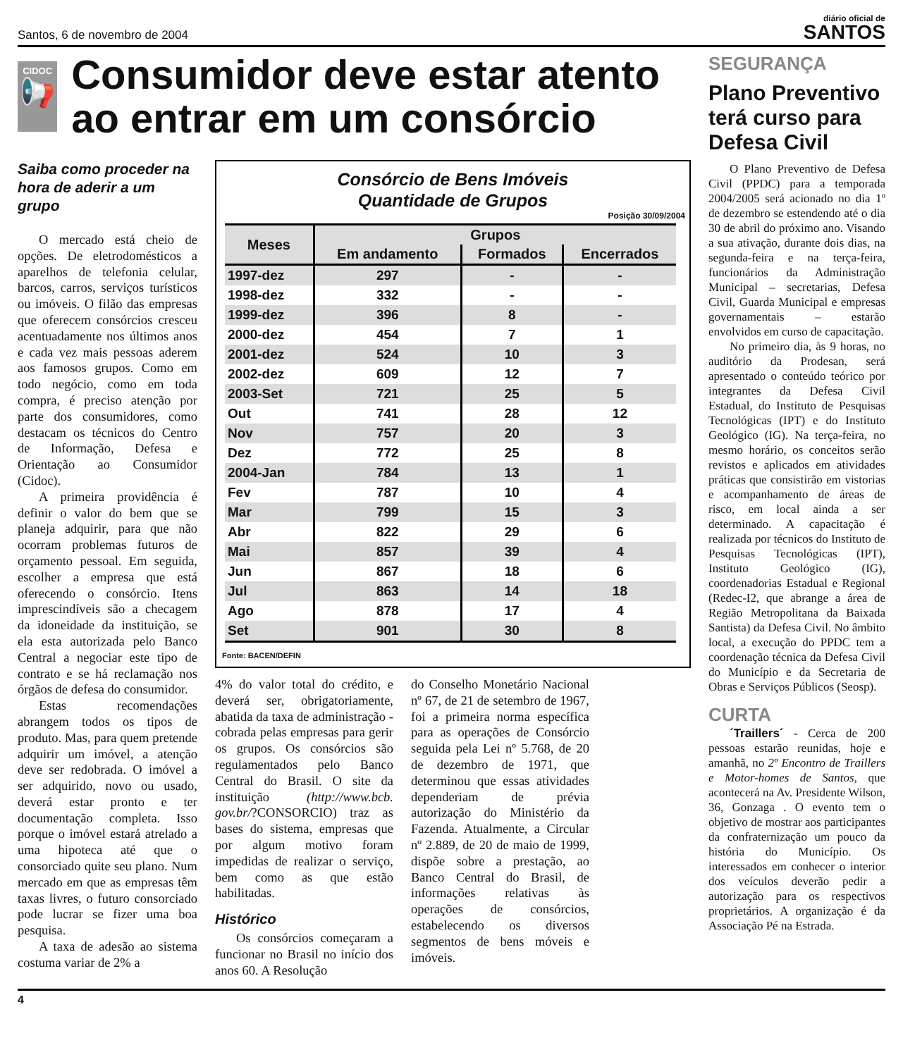Santos, 6 de novembro de 2004
diário oficial de
SANTOS
CIDOC
📢
Consumidor deve estar atento ao entrar em um consórcio
Saiba como proceder na hora de aderir a um grupo
O mercado está cheio de opções. De eletrodomésticos a aparelhos de telefonia celular, barcos, carros, serviços turísticos ou imóveis. O filão das empresas que oferecem consórcios cresceu acentuadamente nos últimos anos e cada vez mais pessoas aderem aos famosos grupos. Como em todo negócio, como em toda compra, é preciso atenção por parte dos consumidores, como destacam os técnicos do Centro de Informação, Defesa e Orientação ao Consumidor (Cidoc).
A primeira providência é definir o valor do bem que se planeja adquirir, para que não ocorram problemas futuros de orçamento pessoal. Em seguida, escolher a empresa que está oferecendo o consórcio. Itens imprescindíveis são a checagem da idoneidade da instituição, se ela esta autorizada pelo Banco Central a negociar este tipo de contrato e se há reclamação nos órgãos de defesa do consumidor.
Estas recomendações abrangem todos os tipos de produto. Mas, para quem pretende adquirir um imóvel, a atenção deve ser redobrada. O imóvel a ser adquirido, novo ou usado, deverá estar pronto e ter documentação completa. Isso porque o imóvel estará atrelado a uma hipoteca até que o consorciado quite seu plano. Num mercado em que as empresas têm taxas livres, o futuro consorciado pode lucrar se fizer uma boa pesquisa.
A taxa de adesão ao sistema costuma variar de 2% a
Consórcio de Bens Imóveis
Quantidade de Grupos
Posição 30/09/2004
| Meses | Grupos | | |
| --- | --- | --- | --- |
| | Em andamento | Formados | Encerrados |
| 1997-dez | 297 | - | - |
| 1998-dez | 332 | - | - |
| 1999-dez | 396 | 8 | - |
| 2000-dez | 454 | 7 | 1 |
| 2001-dez | 524 | 10 | 3 |
| 2002-dez | 609 | 12 | 7 |
| 2003-Set | 721 | 25 | 5 |
| Out | 741 | 28 | 12 |
| Nov | 757 | 20 | 3 |
| Dez | 772 | 25 | 8 |
| 2004-Jan | 784 | 13 | 1 |
| Fev | 787 | 10 | 4 |
| Mar | 799 | 15 | 3 |
| Abr | 822 | 29 | 6 |
| Mai | 857 | 39 | 4 |
| Jun | 867 | 18 | 6 |
| Jul | 863 | 14 | 18 |
| Ago | 878 | 17 | 4 |
| Set | 901 | 30 | 8 |
Fonte: BACEN/DEFIN
4% do valor total do crédito, e deverá ser, obrigatoriamente, abatida da taxa de administração - cobrada pelas empresas para gerir os grupos. Os consórcios são regulamentados pelo Banco Central do Brasil. O site da instituição (http://www.bcb. gov.br/?CONSORCIO) traz as bases do sistema, empresas que por algum motivo foram impedidas de realizar o serviço, bem como as que estão habilitadas.
Histórico
Os consórcios começaram a funcionar no Brasil no início dos anos 60. A Resolução
do Conselho Monetário Nacional nº 67, de 21 de setembro de 1967, foi a primeira norma específica para as operações de Consórcio seguida pela Lei nº 5.768, de 20 de dezembro de 1971, que determinou que essas atividades dependeriam de prévia autorização do Ministério da Fazenda. Atualmente, a Circular nº 2.889, de 20 de maio de 1999, dispõe sobre a prestação, ao Banco Central do Brasil, de informações relativas às operações de consórcios, estabelecendo os diversos segmentos de bens móveis e imóveis.
SEGURANÇA
Plano Preventivo terá curso para Defesa Civil
O Plano Preventivo de Defesa Civil (PPDC) para a temporada 2004/2005 será acionado no dia 1º de dezembro se estendendo até o dia 30 de abril do próximo ano. Visando a sua ativação, durante dois dias, na segunda-feira e na terça-feira, funcionários da Administração Municipal – secretarias, Defesa Civil, Guarda Municipal e empresas governamentais – estarão envolvidos em curso de capacitação.
No primeiro dia, às 9 horas, no auditório da Prodesan, será apresentado o conteúdo teórico por integrantes da Defesa Civil Estadual, do Instituto de Pesquisas Tecnológicas (IPT) e do Instituto Geológico (IG). Na terça-feira, no mesmo horário, os conceitos serão revistos e aplicados em atividades práticas que consistirão em vistorias e acompanhamento de áreas de risco, em local ainda a ser determinado. A capacitação é realizada por técnicos do Instituto de Pesquisas Tecnológicas (IPT), Instituto Geológico (IG), coordenadorias Estadual e Regional (Redec-I2, que abrange a área de Região Metropolitana da Baixada Santista) da Defesa Civil. No âmbito local, a execução do PPDC tem a coordenação técnica da Defesa Civil do Município e da Secretaria de Obras e Serviços Públicos (Seosp).
CURTA
´Traillers´ - Cerca de 200 pessoas estarão reunidas, hoje e amanhã, no 2º Encontro de Traillers e Motor-homes de Santos, que acontecerá na Av. Presidente Wilson, 36, Gonzaga . O evento tem o objetivo de mostrar aos participantes da confraternização um pouco da história do Município. Os interessados em conhecer o interior dos veículos deverão pedir a autorização para os respectivos proprietários. A organização é da Associação Pé na Estrada.
4